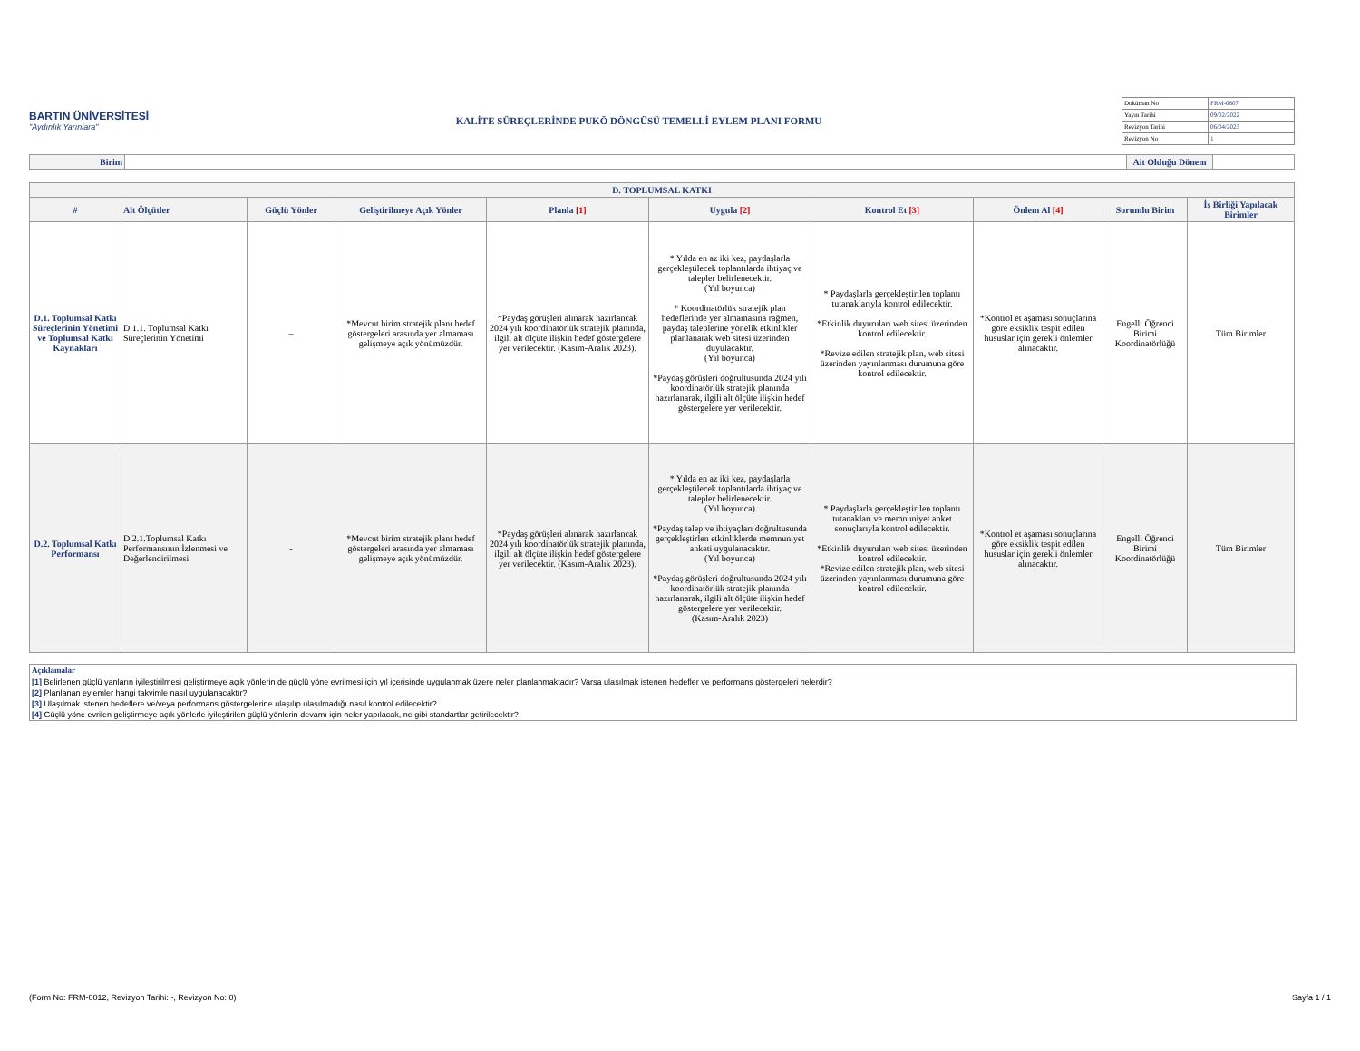BARTIN ÜNİVERSİTESİ
"Aydınlık Yarınlara"
KALİTE SÜREÇLERİNDE PUKÖ DÖNGÜSÜ TEMELLİ EYLEM PLANI FORMU
| Doküman No | FRM-0807 |
| Yayın Tarihi | 09/02/2022 |
| Revizyon Tarihi | 06/04/2023 |
| Revizyon No | 1 |
| Birim | | Ait Olduğu Dönem | |
| D. TOPLUMSAL KATKI | | | | | | | | | |
| --- | --- | --- | --- | --- | --- | --- | --- | --- | --- |
| # | Alt Ölçütler | Güçlü Yönler | Geliştirilmeye Açık Yönler | Planla [1] | Uygula [2] | Kontrol Et [3] | Önlem Al [4] | Sorumlu Birim | İş Birliği Yapılacak Birimler |
| D.1. Toplumsal Katkı Süreçlerinin Yönetimi ve Toplumsal Katkı Kaynakları | D.1.1. Toplumsal Katkı Süreçlerinin Yönetimi | – | *Mevcut birim stratejik planı hedef göstergeleri arasında yer almaması gelişmeye açık yönümüzdür. | *Paydaş görüşleri alınarak hazırlancak 2024 yılı koordinatörlük stratejik planında, ilgili alt ölçüte ilişkin hedef göstergelere yer verilecektir. (Kasım-Aralık 2023). | * Yılda en az iki kez, paydaşlarla gerçekleştilecek toplantılarda ihtiyaç ve talepler belirlenecektir. (Yıl boyunca) * Koordinatörlük stratejik plan hedeflerinde yer almamasına rağmen, paydaş taleplerine yönelik etkinlikler planlanarak web sitesi üzerinden duyulacaktır. (Yıl boyunca) *Paydaş görüşleri doğrultusunda 2024 yılı koordinatörlük stratejik planında hazırlanarak, ilgili alt ölçüte ilişkin hedef göstergelere yer verilecektir. | * Paydaşlarla gerçekleştirilen toplantı tutanaklarıyla kontrol edilecektir. *Etkinlik duyuruları web sitesi üzerinden kontrol edilecektir. *Revize edilen stratejik plan, web sitesi üzerinden yayınlanması durumuna göre kontrol edilecektir. | *Kontrol et aşaması sonuçlarına göre eksiklik tespit edilen hususlar için gerekli önlemler alınacaktır. | Engelli Öğrenci Birimi Koordinatörlüğü | Tüm Birimler |
| D.2. Toplumsal Katkı Performansı | D.2.1.Toplumsal Katkı Performansının İzlenmesi ve Değerlendirilmesi | - | *Mevcut birim stratejik planı hedef göstergeleri arasında yer almaması gelişmeye açık yönümüzdür. | *Paydaş görüşleri alınarak hazırlancak 2024 yılı koordinatörlük stratejik planında, ilgili alt ölçüte ilişkin hedef göstergelere yer verilecektir. (Kasım-Aralık 2023). | * Yılda en az iki kez, paydaşlarla gerçekleştilecek toplantılarda ihtiyaç ve talepler belirlenecektir. (Yıl boyunca) *Paydaş talep ve ihtiyaçları doğrultusunda gerçekleştirlen etkinliklerde memnuniyet anketi uygulanacaktır. (Yıl boyunca) *Paydaş görüşleri doğrultusunda 2024 yılı koordinatörlük stratejik planında hazırlanarak, ilgili alt ölçüte ilişkin hedef göstergelere yer verilecektir. (Kasım-Aralık 2023) | * Paydaşlarla gerçekleştirilen toplantı tutanakları ve memnuniyet anket sonuçlarıyla kontrol edilecektir. *Etkinlik duyuruları web sitesi üzerinden kontrol edilecektir. *Revize edilen stratejik plan, web sitesi üzerinden yayınlanması durumuna göre kontrol edilecektir. | *Kontrol et aşaması sonuçlarına göre eksiklik tespit edilen hususlar için gerekli önlemler alınacaktır. | Engelli Öğrenci Birimi Koordinatörlüğü | Tüm Birimler |
Açıklamalar
[1] Belirlenen güçlü yanların iyileştirilmesi geliştirmeye açık yönlerin de güçlü yöne evrilmesi için yıl içerisinde uygulanmak üzere neler planlanmaktadır? Varsa ulaşılmak istenen hedefler ve performans göstergeleri nelerdir?
[2] Planlanan eylemler hangi takvimle nasıl uygulanacaktır?
[3] Ulaşılmak istenen hedeflere ve/veya performans göstergelerine ulaşılıp ulaşılmadığı nasıl kontrol edilecektir?
[4] Güçlü yöne evrilen geliştirmeye açık yönlerle iyileştirilen güçlü yönlerin devamı için neler yapılacak, ne gibi standartlar getirilecektir?
(Form No: FRM-0012, Revizyon Tarihi: -, Revizyon No: 0) Sayfa 1 / 1